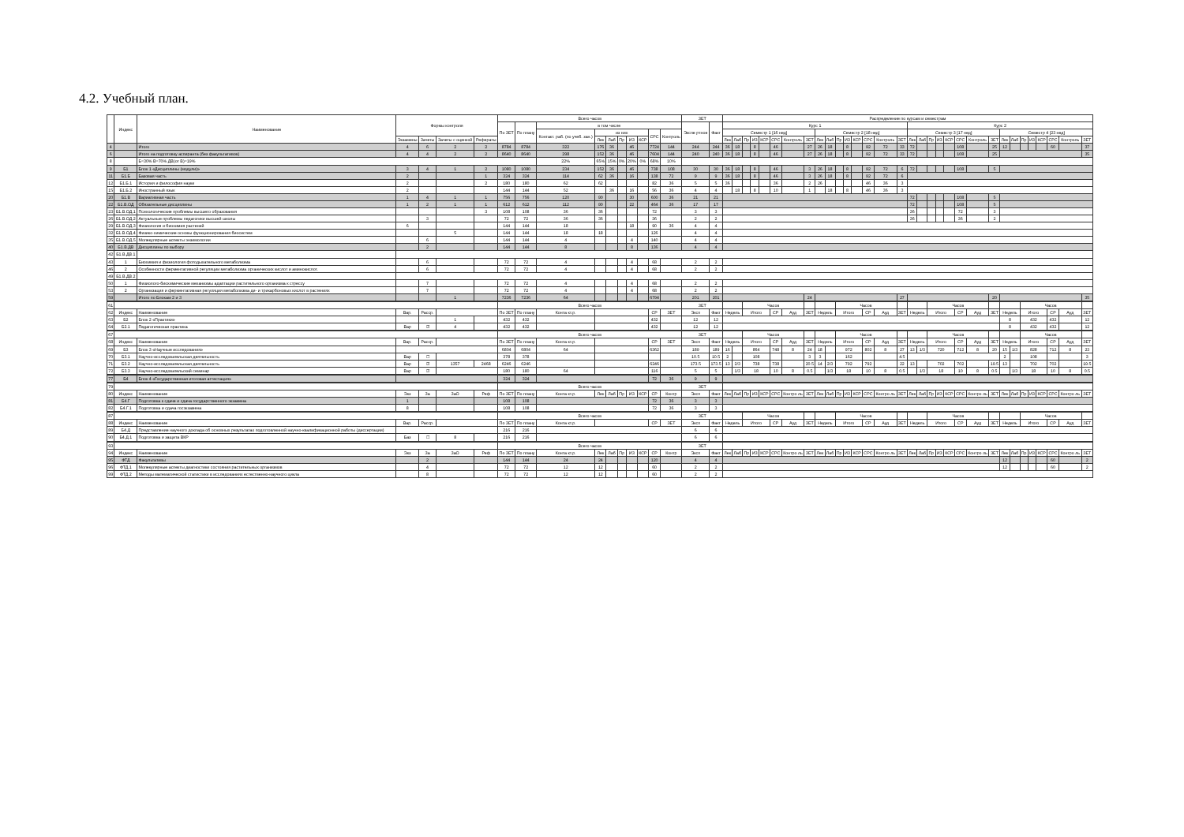4.2. Учебный план.
| | Индекс | Наименование | Формы контроля | | | | Всего часов | | | | | | | | | | ЗЕТ | | Распределение по курсам и семестрам | | | | | | | | | | | | | | | | | | | | | | | | | | | | | | | |
| --- | --- | --- | --- | --- | --- | --- | --- | --- | --- | --- | --- | --- | --- | --- | --- | --- | --- | --- | --- | --- | --- | --- | --- | --- | --- | --- | --- | --- | --- | --- | --- | --- | --- | --- | --- | --- | --- | --- | --- | --- | --- | --- | --- | --- | --- | --- | --- | --- | --- | --- |
| | | | | | | | По ЗЕТ | По плану | в том числе | | | | | | | | Экспе ртное | Факт | Курс 1 | | | | | | | | | | | | | | | | Курс 2 | | | | | | | | | | | | | | | |
| | | | | | | | | | Контакт. раб. (по учеб. зан.) | из них | | | | | СРС | Контроль | | | Семестр 1 [16 нед] | | | | | | | | Семестр 2 [18 нед] | | | | | | | | Семестр 3 [17 нед] | | | | | | | | Семестр 4 [23 нед] | | | | | | | |
| | | | Экзамены | Зачеты | Зачеты с оценкой | Рефераты | | | | Лек | Лаб | Пр | ИЗ | КСР | | | | | Лек | Лаб | Пр | ИЗ | КСР | СРС | Контроль | ЗЕТ | Лек | Лаб | Пр | ИЗ | КСР | СРС | Контроль | ЗЕТ | Лек | Лаб | Пр | ИЗ | КСР | СРС | Контроль | ЗЕТ | Лек | Лаб | Пр | ИЗ | КСР | СРС | Контроль | ЗЕТ |
| 4 | | Итого | 4 | 6 | 2 | 2 | 8784 | 8784 | 322 | 176 | 36 | | 46 | | 7724 | 144 | 244 | 244 | 36 | 18 | | 8 | | 46 | | 27 | 26 | 18 | | 8 | | 92 | 72 | 33 | 72 | | | | | 108 | | 25 | 12 | | | | | 60 | | 37 |
| 6 | | Итого на подготовку аспиранта (без факультативов) | 4 | 4 | 2 | 2 | 8640 | 8640 | 298 | 152 | 36 | | 46 | | 7604 | 144 | 240 | 240 | 36 | 18 | | 8 | | 46 | | 27 | 26 | 18 | | 8 | | 92 | 72 | 33 | 72 | | | | | 108 | | 25 | | | | | | | | 35 |
| 8 | | Б=30% В=70% ДВ(от В)=19% | | | | | | | 22% | 65% | 15% | 0% | 20% | 0% | 68% | 10% | | | | | | | | | | | | | | | | | | | | | | | | | | | | | | | | | | |
| 9 | Б1 | Блок 1 «Дисциплины (модули)» | 3 | 4 | 1 | 2 | 1080 | 1080 | 234 | 152 | 36 | | 46 | | 738 | 108 | 30 | 30 | 36 | 18 | | 8 | | 46 | | 3 | 26 | 18 | | 8 | | 92 | 72 | 6 | 72 | | | | | 108 | | 5 | | | | | | | | |
| 11 | Б1.Б | Базовая часть | 2 | | | 1 | 324 | 324 | 114 | 62 | 36 | | 16 | | 138 | 72 | 9 | 9 | 36 | 18 | | 8 | | 46 | | 3 | 26 | 18 | | 8 | | 92 | 72 | 6 | | | | | | | | | | | | | | | | |
| 12 | Б1.Б.1 | История и философия науки | 2 | | | 2 | 180 | 180 | 62 | 62 | | | | | 82 | 36 | 5 | 5 | 36 | | | | | 36 | | 2 | 26 | | | | | 46 | 36 | 3 | | | | | | | | | | | | | | | | |
| 15 | Б1.Б.2 | Иностранный язык | 2 | | | | 144 | 144 | 52 | | 36 | | 16 | | 56 | 36 | 4 | 4 | | 18 | | 8 | | 10 | | 1 | | 18 | | 8 | | 46 | 36 | 3 | | | | | | | | | | | | | | | | |
| 20 | Б1.В | Вариативная часть | 1 | 4 | 1 | 1 | 756 | 756 | 120 | 90 | | | 30 | | 600 | 36 | 21 | 21 | | | | | | | | | | | | | | | | | 72 | | | | | 108 | | 5 | | | | | | | | |
| 22 | Б1.В.ОД | Обязательные дисциплины | 1 | 2 | 1 | 1 | 612 | 612 | 112 | 90 | | | 22 | | 464 | 36 | 17 | 17 | | | | | | | | | | | | | | | | | 72 | | | | | 108 | | 5 | | | | | | | | |
| 23 | Б1.В.ОД.1 | Психологические проблемы высшего образования | | | | 3 | 108 | 108 | 36 | 36 | | | | | 72 | | 3 | 3 | | | | | | | | | | | | | | | | | 36 | | | | | 72 | | 3 | | | | | | | | |
| 26 | Б1.В.ОД.2 | Актуальные проблемы педагогики высшей школы | | 3 | | | 72 | 72 | 36 | 36 | | | | | 36 | | 2 | 2 | | | | | | | | | | | | | | | | | 36 | | | | | 36 | | 2 | | | | | | | | |
| 29 | Б1.В.ОД.3 | Физиология и биохимия растений | 6 | | | | 144 | 144 | 18 | | | | 18 | | 90 | 36 | 4 | 4 | | | | | | | | | | | | | | | | | | | | | | | | | | | | | | | | |
| 32 | Б1.В.ОД.4 | Физико-химические основы функционирования биосистем | | | 5 | | 144 | 144 | 18 | 18 | | | | | 126 | | 4 | 4 | | | | | | | | | | | | | | | | | | | | | | | | | | | | | | | | |
| 35 | Б1.В.ОД.5 | Молекулярные аспекты энзимологии | | 6 | | | 144 | 144 | 4 | | | | 4 | | 140 | | 4 | 4 | | | | | | | | | | | | | | | | | | | | | | | | | | | | | | | | |
| 40 | Б1.В.ДВ | Дисциплины по выбору | | 2 | | | 144 | 144 | 8 | | | | 8 | | 136 | | 4 | 4 | | | | | | | | | | | | | | | | | | | | | | | | | | | | | | | | |
| 42 | Б1.В.ДВ.1 | | | | | | | | | | | | | | | | | | | | | | | | | | | | | | | | | | | | | | | | | | | | | | | | | |
| 43 | 1 | Биохимия и физиология фотодыхательного метаболизма | | 6 | | | 72 | 72 | 4 | | | | 4 | | 68 | | 2 | 2 | | | | | | | | | | | | | | | | | | | | | | | | | | | | | | | | |
| 46 | 2 | Особенности ферментативной регуляции метаболизма органических кислот и аминокислот. | | 6 | | | 72 | 72 | 4 | | | | 4 | | 68 | | 2 | 2 | | | | | | | | | | | | | | | | | | | | | | | | | | | | | | | | |
| 49 | Б1.В.ДВ.2 | | | | | | | | | | | | | | | | | | | | | | | | | | | | | | | | | | | | | | | | | | | | | | | | | |
| 50 | 1 | Физиолого-биохимические механизмы адаптации растительного организма к стрессу | | 7 | | | 72 | 72 | 4 | | | | 4 | | 68 | | 2 | 2 | | | | | | | | | | | | | | | | | | | | | | | | | | | | | | | | |
| 53 | 2 | Организация и ферментативная регуляция метаболизма ди- и трикарбоновых кислот в растениях | | 7 | | | 72 | 72 | 4 | | | | 4 | | 68 | | 2 | 2 | | | | | | | | | | | | | | | | | | | | | | | | | | | | | | | | |
| 59 | | Итого по Блокам 2 и 3 | | | 1 | | 7236 | 7236 | 64 | | | | | | 6794 | | 201 | 201 | | | | | | | | 24 | | | | | | | | 27 | | | | | | | | 20 | | | | | | | | 35 |
| 61 | | | | | | | Всего часов | | | | | | | | | | ЗЕТ | | | | Часов | | | | | | | | Часов | | | | | | | | Часов | | | | | | | | Часов | | | | | |
| 62 | Индекс | Наименование | Вар. | Расср. | | | По ЗЕТ | По плану | Конта кт.р. | | | | | | СР | ЗЕТ | Эксп | Факт | Недель | | Итого | | | СР | Ауд | ЗЕТ | Недель | | Итого | | | СР | Ауд | ЗЕТ | Недель | | Итого | | | СР | Ауд | ЗЕТ | Недель | | Итого | | | СР | Ауд | ЗЕТ |
| 63 | Б2 | Блок 2 «Практики» | | | 1 | | 432 | 432 | | | | | | | 432 | | 12 | 12 | | | | | | | | | | | | | | | | | | | | | | | | | 8 | | 432 | | | 432 | | 12 |
| 64 | Б2.1 | Педагогическая практика | Вар | ☑ | 4 | | 432 | 432 | | | | | | | 432 | | 12 | 12 | | | | | | | | | | | | | | | | | | | | | | | | | 8 | | 432 | | | 432 | | 12 |
| 67 | | | | | | | Всего часов | | | | | | | | | | ЗЕТ | | | | Часов | | | | | | | | Часов | | | | | | | | Часов | | | | | | | | Часов | | | | | |
| 68 | Индекс | Наименование | Вар. | Расср. | | | По ЗЕТ | По плану | Конта кт.р. | | | | | | СР | ЗЕТ | Эксп | Факт | Недель | | Итого | | | СР | Ауд | ЗЕТ | Недель | | Итого | | | СР | Ауд | ЗЕТ | Недель | | Итого | | | СР | Ауд | ЗЕТ | Недель | | Итого | | | СР | Ауд | ЗЕТ |
| 69 | Б3 | Блок 3 «Научные исследования» | | | | | 6804 | 6804 | 64 | | | | | | 6362 | | 189 | 189 | 16 | | 864 | | | 748 | 8 | 24 | 18 | | 972 | | | 802 | 8 | 27 | 13 | 1/3 | 720 | | | 712 | 8 | 20 | 15 | 1/3 | 828 | | | 712 | 8 | 23 |
| 70 | Б3.1 | Научно-исследовательская деятельность | Вар | ☐ | | | 378 | 378 | | | | | | | | | 10.5 | 10.5 | 2 | | 108 | | | | | 3 | 3 | | 162 | | | | | 4.5 | | | | | | | | | 2 | | 108 | | | | | 3 |
| 71 | Б3.2 | Научно-исследовательская деятельность | Вар | ☑ | 1357 | 2468 | 6246 | 6246 | | | | | | | 6246 | | 173.5 | 173.5 | 13 | 2/3 | 738 | | | 738 | | 20.5 | 14 | 2/3 | 792 | | | 792 | | 22 | 13 | | 702 | | | 702 | | 19.5 | 13 | | 702 | | | 702 | | 19.5 |
| 72 | Б3.3 | Научно-исследовательский семинар | Вар | ☑ | | | 180 | 180 | 64 | | | | | | 116 | | 5 | 5 | | 1/3 | 18 | | | 10 | 8 | 0.5 | | 1/3 | 18 | | | 10 | 8 | 0.5 | | 1/3 | 18 | | | 10 | 8 | 0.5 | | 1/3 | 18 | | | 10 | 8 | 0.5 |
| 77 | Б4 | Блок 4 «Государственная итоговая аттестация» | | | | | 324 | 324 | | | | | | | 72 | 36 | 9 | 9 | | | | | | | | | | | | | | | | | | | | | | | | | | | | | | | | |
| 79 | | | | | | | Всего часов | | | | | | | | | | ЗЕТ | | | | | | | | | | | | | | | | | | | | | | | | | | | | | | | | | |
| 80 | Индекс | Наименование | Экз | За | ЗаО | Реф | По ЗЕТ | По плану | Конта кт.р. | Лек | Лаб | Пр | ИЗ | КСР | СР | Контр | Эксп | Факт | Лек | Лаб | Пр | ИЗ | КСР | СРС | Контро ль | ЗЕТ | Лек | Лаб | Пр | ИЗ | КСР | СРС | Контро ль | ЗЕТ | Лек | Лаб | Пр | ИЗ | КСР | СРС | Контро ль | ЗЕТ | Лек | Лаб | Пр | ИЗ | КСР | СРС | Контро ль | ЗЕТ |
| 81 | Б4.Г | Подготовка к сдаче и сдача государственного экзамена | 1 | | | | 108 | 108 | | | | | | | 72 | 36 | 3 | 3 | | | | | | | | | | | | | | | | | | | | | | | | | | | | | | | | |
| 82 | Б4.Г.1 | Подготовка и сдача госэкзамена | 8 | | | | 108 | 108 | | | | | | | 72 | 36 | 3 | 3 | | | | | | | | | | | | | | | | | | | | | | | | | | | | | | | | |
| 87 | | | | | | | Всего часов | | | | | | | | | | ЗЕТ | | | | Часов | | | | | | | | Часов | | | | | | | | Часов | | | | | | | | Часов | | | | | |
| 88 | Индекс | Наименование | Вар. | Расср. | | | По ЗЕТ | По плану | Конта кт.р. | | | | | | СР | ЗЕТ | Эксп | Факт | Недель | | Итого | | | СР | Ауд | ЗЕТ | Недель | | Итого | | | СР | Ауд | ЗЕТ | Недель | | Итого | | | СР | Ауд | ЗЕТ | Недель | | Итого | | | СР | Ауд | ЗЕТ |
| 89 | Б4.Д | Представление научного доклада об основных результатах подготовленной научно-квалификационной работы (диссертации) | | | | | 216 | 216 | | | | | | | | | 6 | 6 | | | | | | | | | | | | | | | | | | | | | | | | | | | | | | | | |
| 90 | Б4.Д.1 | Подготовка и защита ВКР | Баз | ☐ | 8 | | 216 | 216 | | | | | | | | | 6 | 6 | | | | | | | | | | | | | | | | | | | | | | | | | | | | | | | | |
| 93 | | | | | | | Всего часов | | | | | | | | | | ЗЕТ | | | | | | | | | | | | | | | | | | | | | | | | | | | | | | | | | |
| 94 | Индекс | Наименование | Экз | За | ЗаО | Реф | По ЗЕТ | По плану | Конта кт.р. | Лек | Лаб | Пр | ИЗ | КСР | СР | Контр | Эксп | Факт | Лек | Лаб | Пр | ИЗ | КСР | СРС | Контро ль | ЗЕТ | Лек | Лаб | Пр | ИЗ | КСР | СРС | Контро ль | ЗЕТ | Лек | Лаб | Пр | ИЗ | КСР | СРС | Контро ль | ЗЕТ | Лек | Лаб | Пр | ИЗ | КСР | СРС | Контро ль | ЗЕТ |
| 95 | ФТД | Факультативы | | 2 | | | 144 | 144 | 24 | 24 | | | | | 120 | | 4 | 4 | | | | | | | | | | | | | | | | | | | | | | | | | 12 | | | | | 60 | | 2 |
| 96 | ФТД.1 | Молекулярные аспекты диагностики состояния растительных организмов | | 4 | | | 72 | 72 | 12 | 12 | | | | | 60 | | 2 | 2 | | | | | | | | | | | | | | | | | | | | | | | | | 12 | | | | | 60 | | 2 |
| 99 | ФТД.2 | Методы математической статистики в исследованиях естественно-научного цикла | | 8 | | | 72 | 72 | 12 | 12 | | | | | 60 | | 2 | 2 | | | | | | | | | | | | | | | | | | | | | | | | | | | | | | | | |